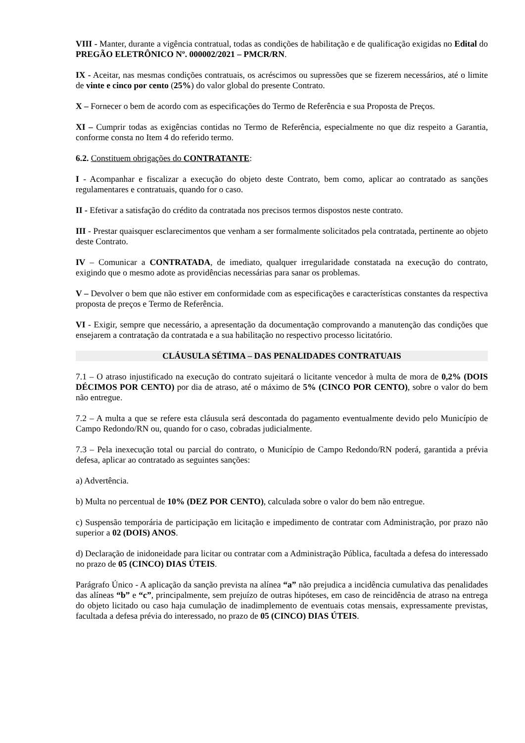VIII - Manter, durante a vigência contratual, todas as condições de habilitação e de qualificação exigidas no Edital do PREGÃO ELETRÔNICO Nº. 000002/2021 – PMCR/RN.
IX - Aceitar, nas mesmas condições contratuais, os acréscimos ou supressões que se fizerem necessários, até o limite de vinte e cinco por cento (25%) do valor global do presente Contrato.
X – Fornecer o bem de acordo com as especificações do Termo de Referência e sua Proposta de Preços.
XI – Cumprir todas as exigências contidas no Termo de Referência, especialmente no que diz respeito a Garantia, conforme consta no Item 4 do referido termo.
6.2. Constituem obrigações do CONTRATANTE:
I - Acompanhar e fiscalizar a execução do objeto deste Contrato, bem como, aplicar ao contratado as sanções regulamentares e contratuais, quando for o caso.
II - Efetivar a satisfação do crédito da contratada nos precisos termos dispostos neste contrato.
III - Prestar quaisquer esclarecimentos que venham a ser formalmente solicitados pela contratada, pertinente ao objeto deste Contrato.
IV – Comunicar a CONTRATADA, de imediato, qualquer irregularidade constatada na execução do contrato, exigindo que o mesmo adote as providências necessárias para sanar os problemas.
V – Devolver o bem que não estiver em conformidade com as especificações e características constantes da respectiva proposta de preços e Termo de Referência.
VI - Exigir, sempre que necessário, a apresentação da documentação comprovando a manutenção das condições que ensejarem a contratação da contratada e a sua habilitação no respectivo processo licitatório.
CLÁUSULA SÉTIMA – DAS PENALIDADES CONTRATUAIS
7.1 – O atraso injustificado na execução do contrato sujeitará o licitante vencedor à multa de mora de 0,2% (DOIS DÉCIMOS POR CENTO) por dia de atraso, até o máximo de 5% (CINCO POR CENTO), sobre o valor do bem não entregue.
7.2 – A multa a que se refere esta cláusula será descontada do pagamento eventualmente devido pelo Município de Campo Redondo/RN ou, quando for o caso, cobradas judicialmente.
7.3 – Pela inexecução total ou parcial do contrato, o Município de Campo Redondo/RN poderá, garantida a prévia defesa, aplicar ao contratado as seguintes sanções:
a) Advertência.
b) Multa no percentual de 10% (DEZ POR CENTO), calculada sobre o valor do bem não entregue.
c) Suspensão temporária de participação em licitação e impedimento de contratar com Administração, por prazo não superior a 02 (DOIS) ANOS.
d) Declaração de inidoneidade para licitar ou contratar com a Administração Pública, facultada a defesa do interessado no prazo de 05 (CINCO) DIAS ÚTEIS.
Parágrafo Único - A aplicação da sanção prevista na alínea “a” não prejudica a incidência cumulativa das penalidades das alíneas “b” e “c”, principalmente, sem prejuízo de outras hipóteses, em caso de reincidência de atraso na entrega do objeto licitado ou caso haja cumulação de inadimplemento de eventuais cotas mensais, expressamente previstas, facultada a defesa prévia do interessado, no prazo de 05 (CINCO) DIAS ÚTEIS.